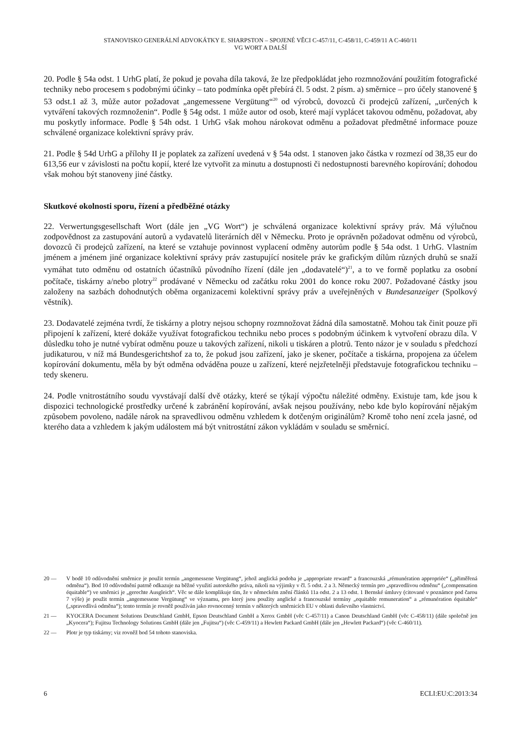STANOVISKO GENERÁLNÍ ADVOKÁTKY E. SHARPSTON – SPOJENÉ VĚCI C-457/11, C-458/11, C-459/11 A C-460/11
VG WORT A DALŠÍ
20. Podle § 54a odst. 1 UrhG platí, že pokud je povaha díla taková, že lze předpokládat jeho rozmnožování použitím fotografické techniky nebo procesem s podobnými účinky – tato podmínka opět přebírá čl. 5 odst. 2 písm. a) směrnice – pro účely stanovené § 53 odst.1 až 3, může autor požadovat „angemessene Vergütung“<sup>20</sup> od výrobců, dovozců či prodejců zařízení, „určených k vytváření takových rozmnoženin“. Podle § 54g odst. 1 může autor od osob, které mají vyplácet takovou odměnu, požadovat, aby mu poskytly informace. Podle § 54h odst. 1 UrhG však mohou nárokovat odměnu a požadovat předmětné informace pouze schválené organizace kolektivní správy práv.
21. Podle § 54d UrhG a přílohy II je poplatek za zařízení uvedená v § 54a odst. 1 stanoven jako částka v rozmezí od 38,35 eur do 613,56 eur v závislosti na počtu kopií, které lze vytvořit za minutu a dostupnosti či nedostupnosti barevného kopírování; dohodou však mohou být stanoveny jiné částky.
Skutkové okolnosti sporu, řízení a předběžné otázky
22. Verwertungsgesellschaft Wort (dále jen „VG Wort“) je schválená organizace kolektivní správy práv. Má výlučnou zodpovědnost za zastupování autorů a vydavatelů literárních děl v Německu. Proto je oprávněn požadovat odměnu od výrobců, dovozců či prodejců zařízení, na které se vztahuje povinnost vyplacení odměny autorům podle § 54a odst. 1 UrhG. Vlastním jménem a jménem jiné organizace kolektivní správy práv zastupující nositele práv ke grafickým dílům různých druhů se snaží vymáhat tuto odměnu od ostatních účastníků původního řízení (dále jen „dodavatelé“)<sup>21</sup>, a to ve formě poplatku za osobní počítače, tiskárny a/nebo plotry<sup>22</sup> prodávané v Německu od začátku roku 2001 do konce roku 2007. Požadované částky jsou založeny na sazbách dohodnutých oběma organizacemi kolektivní správy práv a uveřejněných v Bundesanzeiger (Spolkový věstník).
23. Dodavatelé zejména tvrdí, že tiskárny a plotry nejsou schopny rozmnožovat žádná díla samostatně. Mohou tak činit pouze při připojení k zařízení, které dokáže využívat fotografickou techniku nebo proces s podobným účinkem k vytvoření obrazu díla. V důsledku toho je nutné vybírat odměnu pouze u takových zařízení, nikoli u tiskáren a plotrů. Tento názor je v souladu s předchozí judikaturou, v níž má Bundesgerichtshof za to, že pokud jsou zařízení, jako je skener, počítače a tiskárna, propojena za účelem kopírování dokumentu, měla by být odměna odváděna pouze u zařízení, které nejzřetelněji představuje fotografickou techniku – tedy skeneru.
24. Podle vnitrostátního soudu vyvstávají další dvě otázky, které se týkají výpočtu náležité odměny. Existuje tam, kde jsou k dispozici technologické prostředky určené k zabránění kopírování, avšak nejsou používány, nebo kde bylo kopírování nějakým způsobem povoleno, nadále nárok na spravedlivou odměnu vzhledem k dotčeným originálům? Kromě toho není zcela jasné, od kterého data a vzhledem k jakým událostem má být vnitrostátní zákon vykládám v souladu se směrnicí.
20 — V bodě 10 odůvodnění směrnice je použit termín „angemessene Vergütung“, jehož anglická podoba je „appropriate reward“ a francouzská „rémunération appropriée“ („přiměřená odměna“). Bod 10 odůvodnění patrně odkazuje na běžné využití autorského práva, nikoli na výjimky v čl. 5 odst. 2 a 3. Německý termín pro „spravedlivou odměnu“ („compensation équitable“) ve směrnici je „gerechte Ausgleich“. Věc se dále komplikuje tím, že v německém znění článků 11a odst. 2 a 13 odst. 1 Bernské úmluvy (citované v poznámce pod čarou 7 výše) je použit termín „angemessene Vergütung“ ve významu, pro který jsou použity anglické a francouzské termíny „equitable remuneration“ a „rémunération équitable“ („spravedlivá odměna“); tento termín je rovněž používán jako rovnocenný termín v některých směrnicích EU v oblasti duševního vlastnictví.
21 — KYOCERA Document Solutions Deutschland GmbH, Epson Deutschland GmbH a Xerox GmbH (věc C-457/11) a Canon Deutschland GmbH (věc C-458/11) (dále společně jen „Kyocera“); Fujitsu Technology Solutions GmbH (dále jen „Fujitsu“) (věc C-459/11) a Hewlett Packard GmbH (dále jen „Hewlett Packard“) (věc C-460/11).
22 — Plotr je typ tiskárny; viz rovněž bod 54 tohoto stanoviska.
6 ECLI:EU:C:2013:34